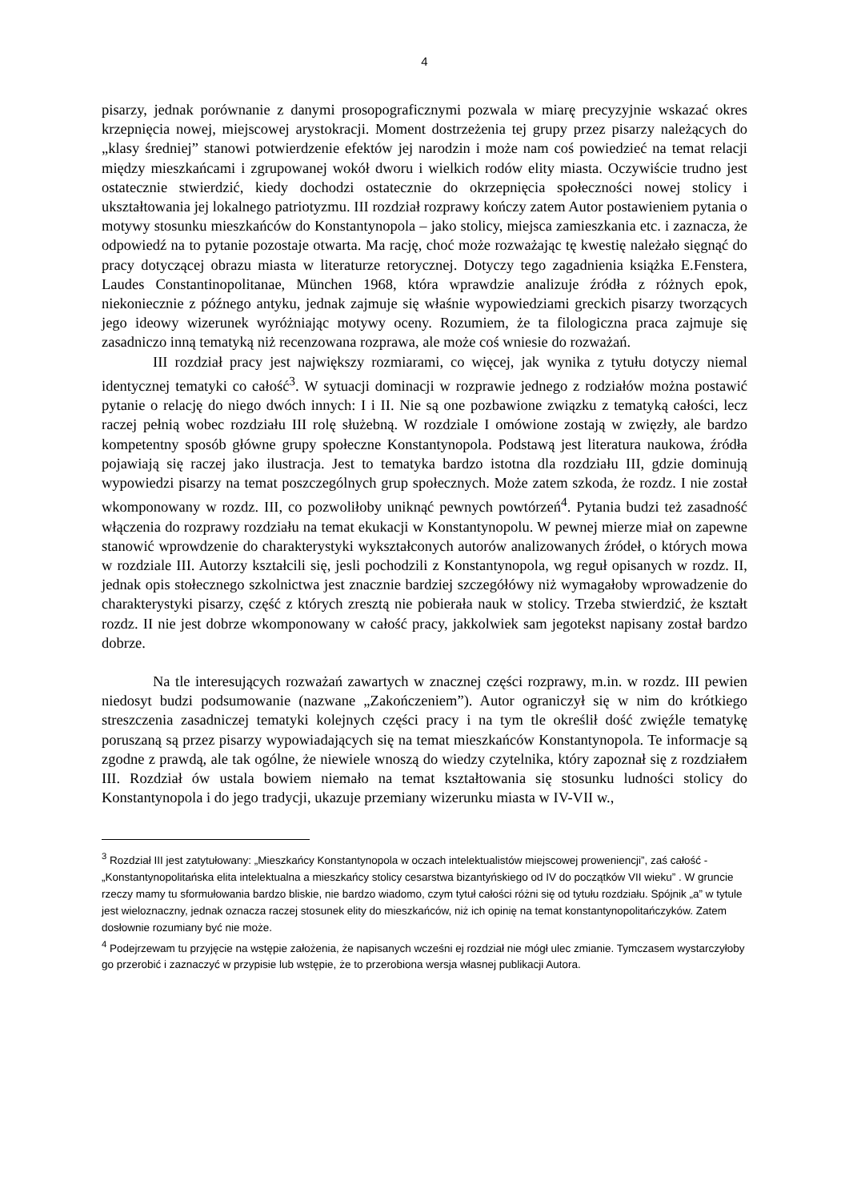4
pisarzy, jednak porównanie z danymi prosopograficznymi pozwala w miarę precyzyjnie wskazać okres krzepnięcia nowej, miejscowej arystokracji. Moment dostrzeżenia tej grupy przez pisarzy należących do „klasy średniej” stanowi potwierdzenie efektów jej narodzin i może nam coś powiedzieć na temat relacji między mieszkańcami i zgrupowanej wokół dworu i wielkich rodów elity miasta. Oczywiście trudno jest ostatecznie stwierdzić, kiedy dochodzi ostatecznie do okrzepnięcia społeczności nowej stolicy i ukształtowania jej lokalnego patriotyzmu. III rozdział rozprawy kończy zatem Autor postawieniem pytania o motywy stosunku mieszkańców do Konstantynopola – jako stolicy, miejsca zamieszkania etc. i zaznacza, że odpowiedź na to pytanie pozostaje otwarta. Ma rację, choć może rozważając tę kwestię należało sięgnąć do pracy dotyczącej obrazu miasta w literaturze retorycznej. Dotyczy tego zagadnienia książka E.Fenstera, Laudes Constantinopolitanae, München 1968, która wprawdzie analizuje źródła z różnych epok, niekoniecznie z późnego antyku, jednak zajmuje się właśnie wypowiedziami greckich pisarzy tworzących jego ideowy wizerunek wyróżniając motywy oceny. Rozumiem, że ta filologiczna praca zajmuje się zasadniczo inną tematyką niż recenzowana rozprawa, ale może coś wniesie do rozważań.
III rozdział pracy jest największy rozmiarami, co więcej, jak wynika z tytułu dotyczy niemal identycznej tematyki co całość<sup>3</sup>. W sytuacji dominacji w rozprawie jednego z rodziałów można postawić pytanie o relację do niego dwóch innych: I i II. Nie są one pozbawione związku z tematyką całości, lecz raczej pełnią wobec rozdziału III rolę służebną. W rozdziale I omówione zostają w zwięzły, ale bardzo kompetentny sposób główne grupy społeczne Konstantynopola. Podstawą jest literatura naukowa, źródła pojawiają się raczej jako ilustracja. Jest to tematyka bardzo istotna dla rozdziału III, gdzie dominują wypowiedzi pisarzy na temat poszczególnych grup społecznych. Może zatem szkoda, że rozdz. I nie został wkomponowany w rozdz. III, co pozwoliłoby uniknąć pewnych powtórzeń<sup>4</sup>. Pytania budzi też zasadność włączenia do rozprawy rozdziału na temat ekukacji w Konstantynopolu. W pewnej mierze miał on zapewne stanowić wprowdzenie do charakterystyki wykształconych autorów analizowanych źródeł, o których mowa w rozdziale III. Autorzy kształcili się, jesli pochodzili z Konstantynopola, wg reguł opisanych w rozdz. II, jednak opis stołecznego szkolnictwa jest znacznie bardziej szczegółówy niż wymagałoby wprowadzenie do charakterystyki pisarzy, część z których zresztą nie pobierała nauk w stolicy. Trzeba stwierdzić, że kształt rozdz. II nie jest dobrze wkomponowany w całość pracy, jakkolwiek sam jegotekst napisany został bardzo dobrze.
Na tle interesujących rozważań zawartych w znacznej części rozprawy, m.in. w rozdz. III pewien niedosyt budzi podsumowanie (nazwane „Zakończeniem”). Autor ograniczył się w nim do krótkiego streszczenia zasadniczej tematyki kolejnych części pracy i na tym tle określił dość zwięźle tematykę poruszaną są przez pisarzy wypowiadających się na temat mieszkańców Konstantynopola. Te informacje są zgodne z prawdą, ale tak ogólne, że niewiele wnoszą do wiedzy czytelnika, który zapoznał się z rozdziałem III. Rozdział ów ustala bowiem niemało na temat kształtowania się stosunku ludności stolicy do Konstantynopola i do jego tradycji, ukazuje przemiany wizerunku miasta w IV-VII w.,
<sup>3</sup> Rozdział III jest zatytułowany: „Mieszkańcy Konstantynopola w oczach intelektualistów miejscowej proweniencji”, zaś całość - „Konstantynopolitańska elita intelektualna a mieszkańcy stolicy cesarstwa bizantyńskiego od IV do początków VII wieku” . W gruncie rzeczy mamy tu sformułowania bardzo bliskie, nie bardzo wiadomo, czym tytuł całości różni się od tytułu rozdziału. Spójnik „a” w tytule jest wieloznaczny, jednak oznacza raczej stosunek elity do mieszkańców, niż ich opinię na temat konstantynopolitańczyków. Zatem dosłownie rozumiany być nie może.
<sup>4</sup> Podejrzewam tu przyjęcie na wstępie założenia, że napisanych wcześni ej rozdział nie mógł ulec zmianie. Tymczasem wystarczyłoby go przerobić i zaznaczyć w przypisie lub wstępie, że to przerobiona wersja własnej publikacji Autora.